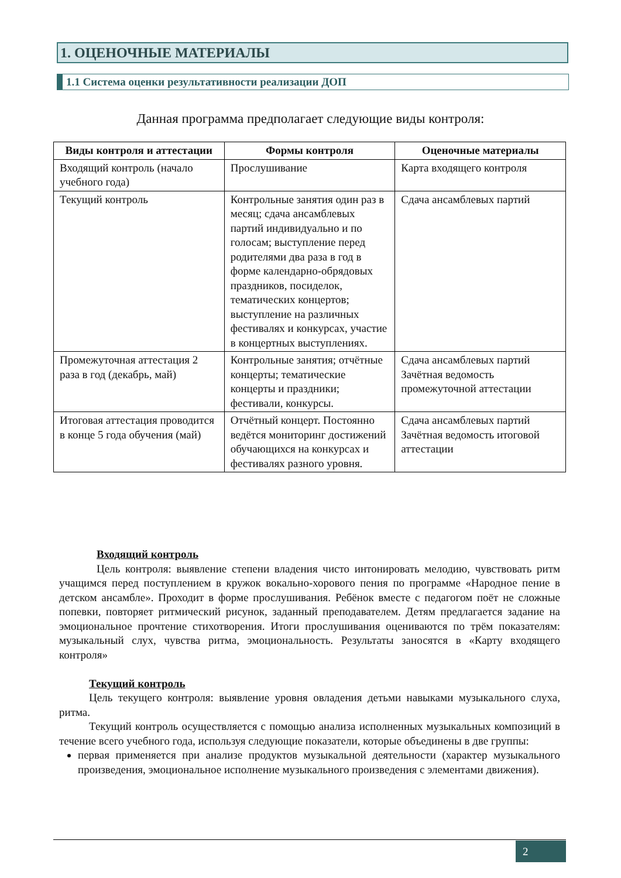1. ОЦЕНОЧНЫЕ МАТЕРИАЛЫ
1.1 Система оценки результативности реализации ДОП
Данная программа предполагает следующие виды контроля:
| Виды контроля и аттестации | Формы контроля | Оценочные материалы |
| --- | --- | --- |
| Входящий контроль (начало учебного года) | Прослушивание | Карта входящего контроля |
| Текущий контроль | Контрольные занятия один раз в месяц; сдача ансамблевых партий индивидуально и по голосам; выступление перед родителями два раза в год в форме календарно-обрядовых праздников, посиделок, тематических концертов; выступление на различных фестивалях и конкурсах, участие в концертных выступлениях. | Сдача ансамблевых партий |
| Промежуточная аттестация 2 раза в год (декабрь, май) | Контрольные занятия; отчётные концерты; тематические концерты и праздники; фестивали, конкурсы. | Сдача ансамблевых партий Зачётная ведомость промежуточной аттестации |
| Итоговая аттестация проводится в конце 5 года обучения (май) | Отчётный концерт. Постоянно ведётся мониторинг достижений обучающихся на конкурсах и фестивалях разного уровня. | Сдача ансамблевых партий Зачётная ведомость итоговой аттестации |
Входящий контроль
Цель контроля: выявление степени владения чисто интонировать мелодию, чувствовать ритм учащимся перед поступлением в кружок вокально-хорового пения по программе «Народное пение в детском ансамбле». Проходит в форме прослушивания. Ребёнок вместе с педагогом поёт не сложные попевки, повторяет ритмический рисунок, заданный преподавателем. Детям предлагается задание на эмоциональное прочтение стихотворения. Итоги прослушивания оцениваются по трём показателям: музыкальный слух, чувства ритма, эмоциональность. Результаты заносятся в «Карту входящего контроля»
Текущий контроль
Цель текущего контроля: выявление уровня овладения детьми навыками музыкального слуха, ритма.
Текущий контроль осуществляется с помощью анализа исполненных музыкальных композиций в течение всего учебного года, используя следующие показатели, которые объединены в две группы:
первая применяется при анализе продуктов музыкальной деятельности (характер музыкального произведения, эмоциональное исполнение музыкального произведения с элементами движения).
2